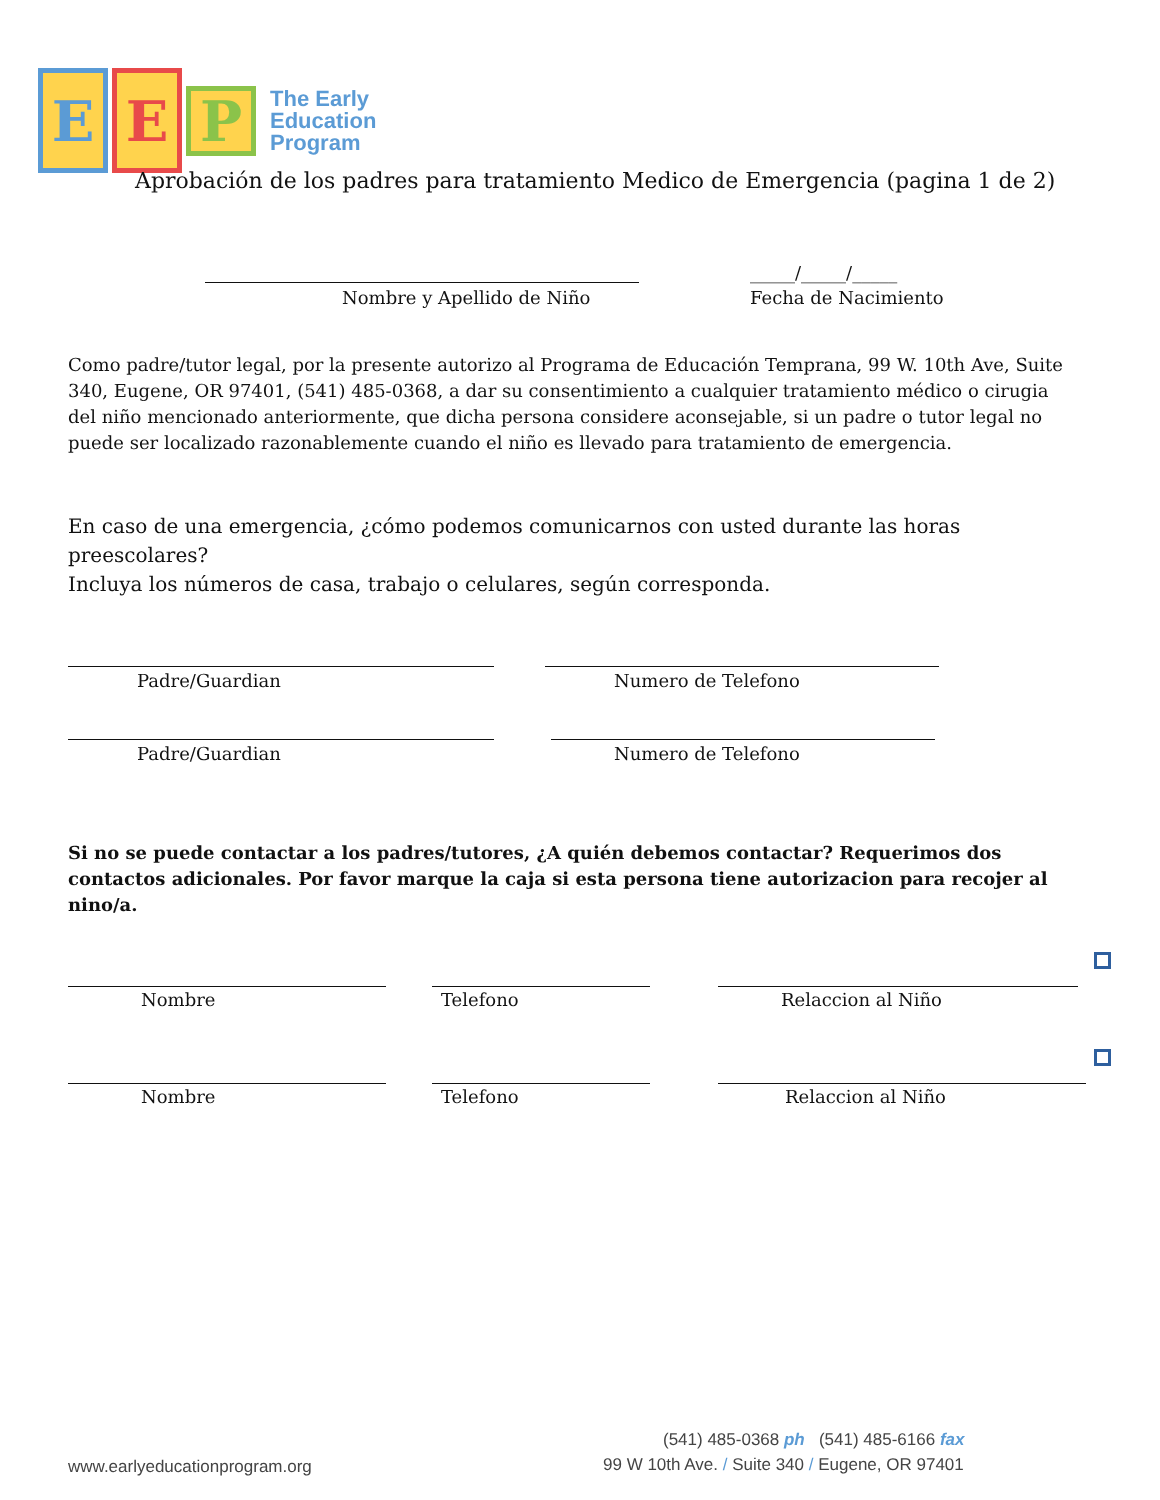E E
P
The Early
Education
Program
Aprobación de los padres para tratamiento Medico de Emergencia (pagina 1 de 2)
Nombre y Apellido de Niño
_____/_____/_____
Fecha de Nacimiento
Como padre/tutor legal, por la presente autorizo al Programa de Educación Temprana, 99 W. 10th Ave, Suite 340, Eugene, OR 97401, (541) 485-0368, a dar su consentimiento a cualquier tratamiento médico o cirugia del niño mencionado anteriormente, que dicha persona considere aconsejable, si un padre o tutor legal no puede ser localizado razonablemente cuando el niño es llevado para tratamiento de emergencia.
En caso de una emergencia, ¿cómo podemos comunicarnos con usted durante las horas preescolares?
Incluya los números de casa, trabajo o celulares, según corresponda.
Padre/Guardian Numero de Telefono
Padre/Guardian Numero de Telefono
Si no se puede contactar a los padres/tutores, ¿A quién debemos contactar? Requerimos dos contactos adicionales. Por favor marque la caja si esta persona tiene autorizacion para recojer al nino/a.
Nombre Telefono Relaccion al Niño
Nombre Telefono Relaccion al Niño
(541) 485-0368 ph (541) 485-6166 fax
www.earlyeducationprogram.org
99 W 10th Ave. / Suite 340 / Eugene, OR 97401